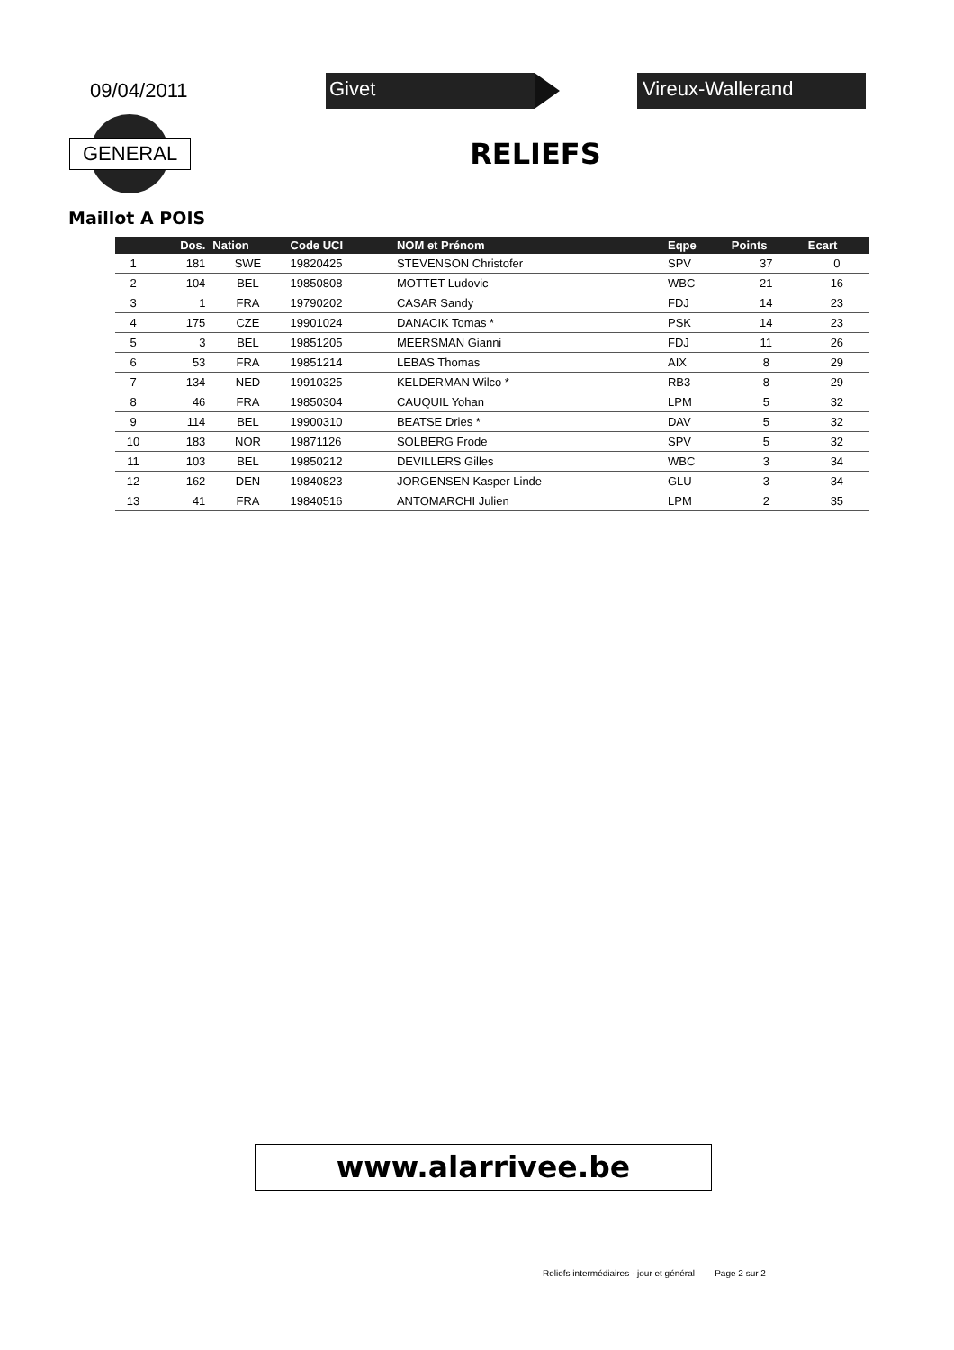09/04/2011
Givet Vireux-Wallerand
GENERAL
RELIEFS
Maillot A POIS
| | Dos. | Nation | Code UCI | NOM et Prénom | Eqpe | Points | Ecart |
| --- | --- | --- | --- | --- | --- | --- | --- |
| 1 | 181 | SWE | 19820425 | STEVENSON Christofer | SPV | 37 | 0 |
| 2 | 104 | BEL | 19850808 | MOTTET Ludovic | WBC | 21 | 16 |
| 3 | 1 | FRA | 19790202 | CASAR Sandy | FDJ | 14 | 23 |
| 4 | 175 | CZE | 19901024 | DANACIK Tomas * | PSK | 14 | 23 |
| 5 | 3 | BEL | 19851205 | MEERSMAN Gianni | FDJ | 11 | 26 |
| 6 | 53 | FRA | 19851214 | LEBAS Thomas | AIX | 8 | 29 |
| 7 | 134 | NED | 19910325 | KELDERMAN Wilco * | RB3 | 8 | 29 |
| 8 | 46 | FRA | 19850304 | CAUQUIL Yohan | LPM | 5 | 32 |
| 9 | 114 | BEL | 19900310 | BEATSE Dries * | DAV | 5 | 32 |
| 10 | 183 | NOR | 19871126 | SOLBERG Frode | SPV | 5 | 32 |
| 11 | 103 | BEL | 19850212 | DEVILLERS Gilles | WBC | 3 | 34 |
| 12 | 162 | DEN | 19840823 | JORGENSEN Kasper Linde | GLU | 3 | 34 |
| 13 | 41 | FRA | 19840516 | ANTOMARCHI Julien | LPM | 2 | 35 |
www.alarrivee.be
Reliefs intermédiaires - jour et général Page 2 sur 2